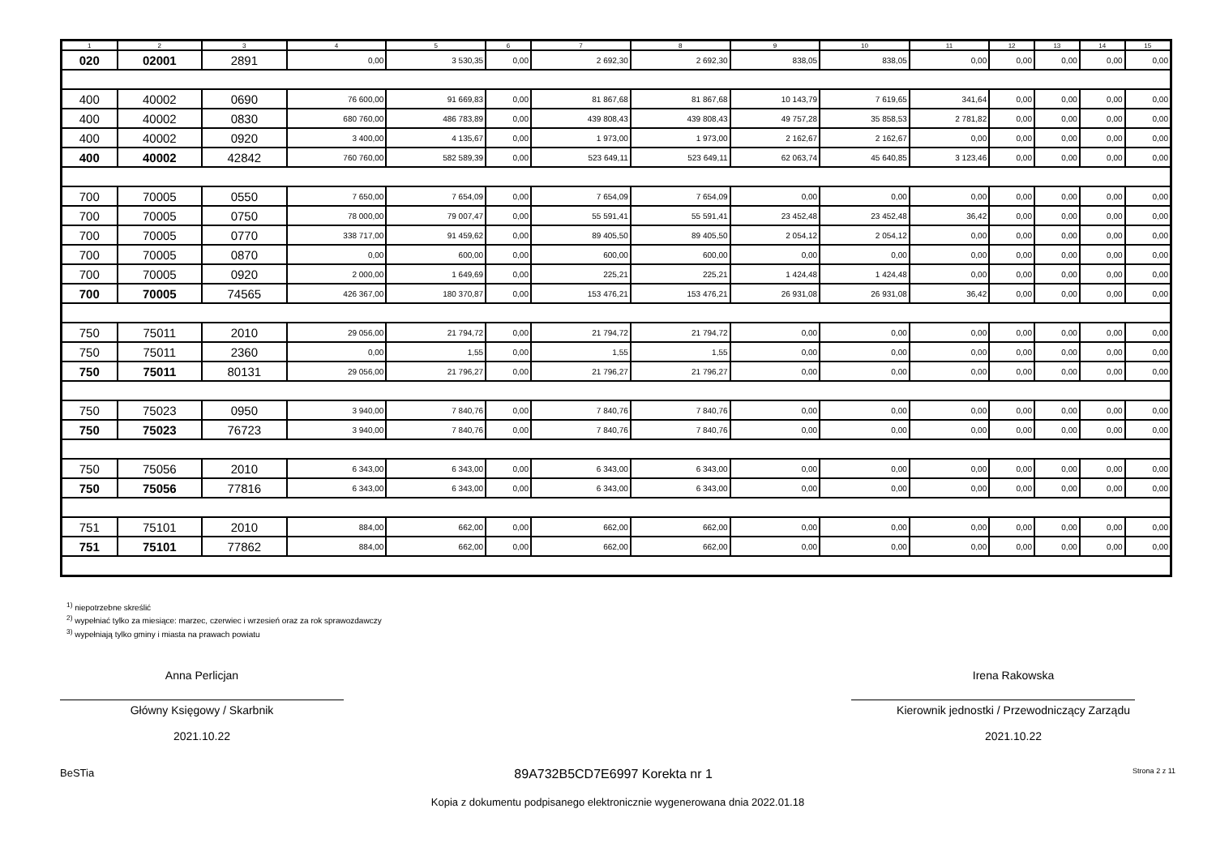| 1 | 2 | 3 | 4 | 5 | 6 | 7 | 8 | 9 | 10 | 11 | 12 | 13 | 14 | 15 |
| --- | --- | --- | --- | --- | --- | --- | --- | --- | --- | --- | --- | --- | --- | --- |
| 020 | 02001 | 2891 | 0,00 | 3 530,35 | 0,00 | 2 692,30 | 2 692,30 | 838,05 | 838,05 | 0,00 | 0,00 | 0,00 | 0,00 | 0,00 |
| 400 | 40002 | 0690 | 76 600,00 | 91 669,83 | 0,00 | 81 867,68 | 81 867,68 | 10 143,79 | 7 619,65 | 341,64 | 0,00 | 0,00 | 0,00 | 0,00 |
| 400 | 40002 | 0830 | 680 760,00 | 486 783,89 | 0,00 | 439 808,43 | 439 808,43 | 49 757,28 | 35 858,53 | 2 781,82 | 0,00 | 0,00 | 0,00 | 0,00 |
| 400 | 40002 | 0920 | 3 400,00 | 4 135,67 | 0,00 | 1 973,00 | 1 973,00 | 2 162,67 | 2 162,67 | 0,00 | 0,00 | 0,00 | 0,00 | 0,00 |
| 400 | 40002 | 42842 | 760 760,00 | 582 589,39 | 0,00 | 523 649,11 | 523 649,11 | 62 063,74 | 45 640,85 | 3 123,46 | 0,00 | 0,00 | 0,00 | 0,00 |
| 700 | 70005 | 0550 | 7 650,00 | 7 654,09 | 0,00 | 7 654,09 | 7 654,09 | 0,00 | 0,00 | 0,00 | 0,00 | 0,00 | 0,00 | 0,00 |
| 700 | 70005 | 0750 | 78 000,00 | 79 007,47 | 0,00 | 55 591,41 | 55 591,41 | 23 452,48 | 23 452,48 | 36,42 | 0,00 | 0,00 | 0,00 | 0,00 |
| 700 | 70005 | 0770 | 338 717,00 | 91 459,62 | 0,00 | 89 405,50 | 89 405,50 | 2 054,12 | 2 054,12 | 0,00 | 0,00 | 0,00 | 0,00 | 0,00 |
| 700 | 70005 | 0870 | 0,00 | 600,00 | 0,00 | 600,00 | 600,00 | 0,00 | 0,00 | 0,00 | 0,00 | 0,00 | 0,00 | 0,00 |
| 700 | 70005 | 0920 | 2 000,00 | 1 649,69 | 0,00 | 225,21 | 225,21 | 1 424,48 | 1 424,48 | 0,00 | 0,00 | 0,00 | 0,00 | 0,00 |
| 700 | 70005 | 74565 | 426 367,00 | 180 370,87 | 0,00 | 153 476,21 | 153 476,21 | 26 931,08 | 26 931,08 | 36,42 | 0,00 | 0,00 | 0,00 | 0,00 |
| 750 | 75011 | 2010 | 29 056,00 | 21 794,72 | 0,00 | 21 794,72 | 21 794,72 | 0,00 | 0,00 | 0,00 | 0,00 | 0,00 | 0,00 | 0,00 |
| 750 | 75011 | 2360 | 0,00 | 1,55 | 0,00 | 1,55 | 1,55 | 0,00 | 0,00 | 0,00 | 0,00 | 0,00 | 0,00 | 0,00 |
| 750 | 75011 | 80131 | 29 056,00 | 21 796,27 | 0,00 | 21 796,27 | 21 796,27 | 0,00 | 0,00 | 0,00 | 0,00 | 0,00 | 0,00 | 0,00 |
| 750 | 75023 | 0950 | 3 940,00 | 7 840,76 | 0,00 | 7 840,76 | 7 840,76 | 0,00 | 0,00 | 0,00 | 0,00 | 0,00 | 0,00 | 0,00 |
| 750 | 75023 | 76723 | 3 940,00 | 7 840,76 | 0,00 | 7 840,76 | 7 840,76 | 0,00 | 0,00 | 0,00 | 0,00 | 0,00 | 0,00 | 0,00 |
| 750 | 75056 | 2010 | 6 343,00 | 6 343,00 | 0,00 | 6 343,00 | 6 343,00 | 0,00 | 0,00 | 0,00 | 0,00 | 0,00 | 0,00 | 0,00 |
| 750 | 75056 | 77816 | 6 343,00 | 6 343,00 | 0,00 | 6 343,00 | 6 343,00 | 0,00 | 0,00 | 0,00 | 0,00 | 0,00 | 0,00 | 0,00 |
| 751 | 75101 | 2010 | 884,00 | 662,00 | 0,00 | 662,00 | 662,00 | 0,00 | 0,00 | 0,00 | 0,00 | 0,00 | 0,00 | 0,00 |
| 751 | 75101 | 77862 | 884,00 | 662,00 | 0,00 | 662,00 | 662,00 | 0,00 | 0,00 | 0,00 | 0,00 | 0,00 | 0,00 | 0,00 |
<sup>1)</sup> niepotrzebne skreślić
<sup>2)</sup> wypełniać tylko za miesiące: marzec, czerwiec i wrzesień oraz za rok sprawozdawczy
<sup>3)</sup> wypełniają tylko gminy i miasta na prawach powiatu
Anna Perlicjan
Główny Księgowy / Skarbnik
2021.10.22
Irena Rakowska
Kierownik jednostki / Przewodniczący Zarządu
2021.10.22
BeSTia 89A732B5CD7E6997 Korekta nr 1 Strona 2 z 11
Kopia z dokumentu podpisanego elektronicznie wygenerowana dnia 2022.01.18